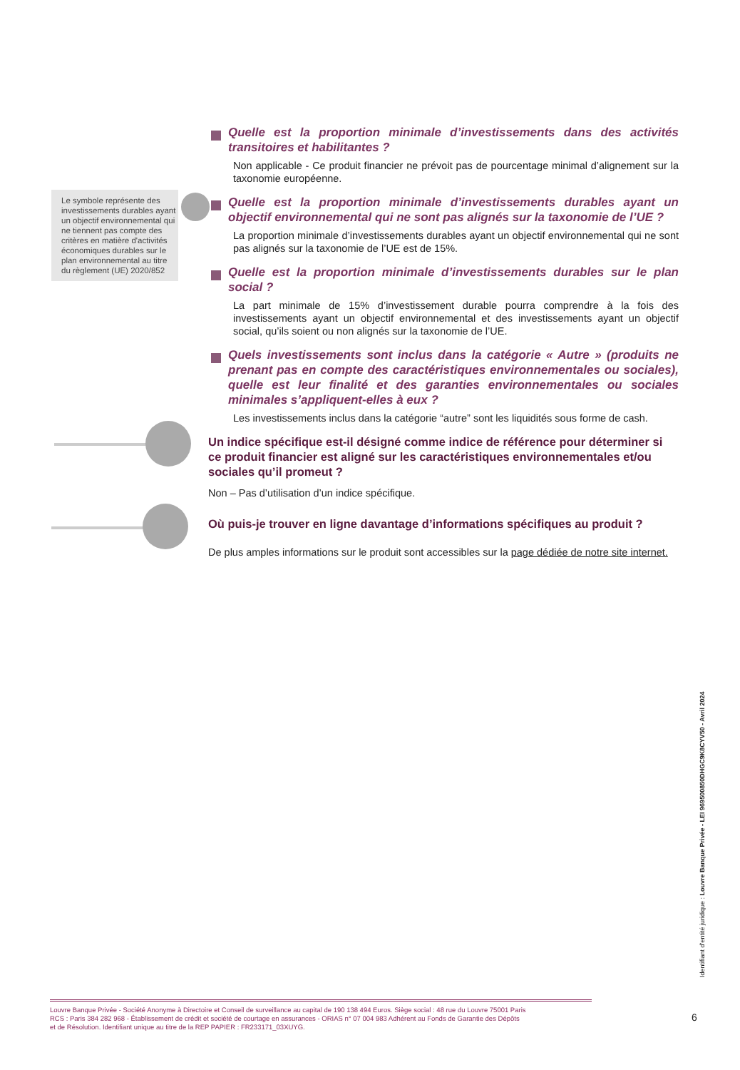Le symbole représente des investissements durables ayant un objectif environnemental qui ne tiennent pas compte des critères en matière d'activités économiques durables sur le plan environnemental au titre du règlement (UE) 2020/852
Quelle est la proportion minimale d’investissements dans des activités transitoires et habilitantes ?
Non applicable - Ce produit financier ne prévoit pas de pourcentage minimal d’alignement sur la taxonomie européenne.
Quelle est la proportion minimale d’investissements durables ayant un objectif environnemental qui ne sont pas alignés sur la taxonomie de l’UE ?
La proportion minimale d’investissements durables ayant un objectif environnemental qui ne sont pas alignés sur la taxonomie de l’UE est de 15%.
Quelle est la proportion minimale d’investissements durables sur le plan social ?
La part minimale de 15% d’investissement durable pourra comprendre à la fois des investissements ayant un objectif environnemental et des investissements ayant un objectif social, qu’ils soient ou non alignés sur la taxonomie de l’UE.
Quels investissements sont inclus dans la catégorie « Autre » (produits ne prenant pas en compte des caractéristiques environnementales ou sociales), quelle est leur finalité et des garanties environnementales ou sociales minimales s’appliquent-elles à eux ?
Les investissements inclus dans la catégorie “autre” sont les liquidités sous forme de cash.
Un indice spécifique est-il désigné comme indice de référence pour déterminer si ce produit financier est aligné sur les caractéristiques environnementales et/ou sociales qu’il promeut ?
Non – Pas d’utilisation d’un indice spécifique.
Où puis-je trouver en ligne davantage d’informations spécifiques au produit ?
De plus amples informations sur le produit sont accessibles sur la page dédiée de notre site internet.
Identifiant d’entité juridique : Louvre Banque Privée - LEI 969500850DHGC9K8CYV50 - Avril 2024
Louvre Banque Privée - Société Anonyme à Directoire et Conseil de surveillance au capital de 190 138 494 Euros. Siège social : 48 rue du Louvre 75001 Paris
RCS : Paris 384 282 968 - Établissement de crédit et société de courtage en assurances - ORIAS n° 07 004 983 Adhérent au Fonds de Garantie des Dépôts
et de Résolution. Identifiant unique au titre de la REP PAPIER : FR233171_03XUYG.
6